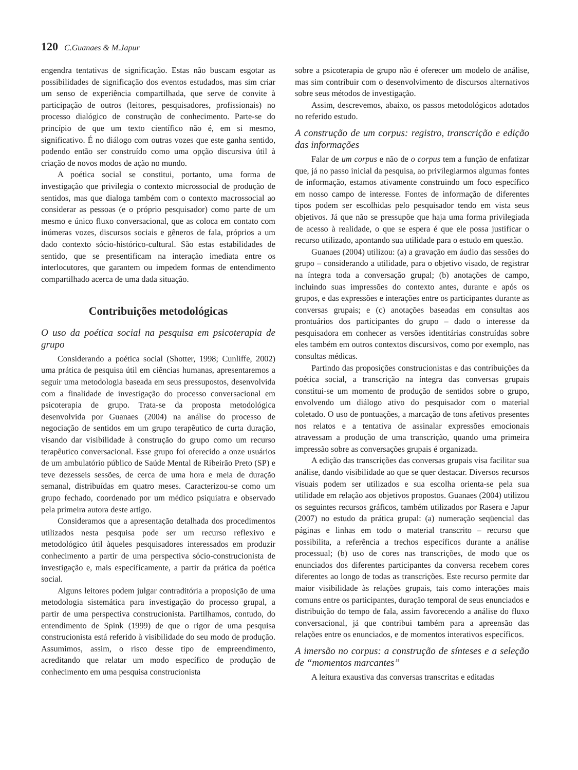120 C.Guanaes & M.Japur
engendra tentativas de significação. Estas não buscam esgotar as possibilidades de significação dos eventos estudados, mas sim criar um senso de experiência compartilhada, que serve de convite à participação de outros (leitores, pesquisadores, profissionais) no processo dialógico de construção de conhecimento. Parte-se do princípio de que um texto científico não é, em si mesmo, significativo. É no diálogo com outras vozes que este ganha sentido, podendo então ser construído como uma opção discursiva útil à criação de novos modos de ação no mundo.
A poética social se constitui, portanto, uma forma de investigação que privilegia o contexto microssocial de produção de sentidos, mas que dialoga também com o contexto macrossocial ao considerar as pessoas (e o próprio pesquisador) como parte de um mesmo e único fluxo conversacional, que as coloca em contato com inúmeras vozes, discursos sociais e gêneros de fala, próprios a um dado contexto sócio-histórico-cultural. São estas estabilidades de sentido, que se presentificam na interação imediata entre os interlocutores, que garantem ou impedem formas de entendimento compartilhado acerca de uma dada situação.
Contribuições metodológicas
O uso da poética social na pesquisa em psicoterapia de grupo
Considerando a poética social (Shotter, 1998; Cunliffe, 2002) uma prática de pesquisa útil em ciências humanas, apresentaremos a seguir uma metodologia baseada em seus pressupostos, desenvolvida com a finalidade de investigação do processo conversacional em psicoterapia de grupo. Trata-se da proposta metodológica desenvolvida por Guanaes (2004) na análise do processo de negociação de sentidos em um grupo terapêutico de curta duração, visando dar visibilidade à construção do grupo como um recurso terapêutico conversacional. Esse grupo foi oferecido a onze usuários de um ambulatório público de Saúde Mental de Ribeirão Preto (SP) e teve dezesseis sessões, de cerca de uma hora e meia de duração semanal, distribuídas em quatro meses. Caracterizou-se como um grupo fechado, coordenado por um médico psiquiatra e observado pela primeira autora deste artigo.
Consideramos que a apresentação detalhada dos procedimentos utilizados nesta pesquisa pode ser um recurso reflexivo e metodológico útil àqueles pesquisadores interessados em produzir conhecimento a partir de uma perspectiva sócio-construcionista de investigação e, mais especificamente, a partir da prática da poética social.
Alguns leitores podem julgar contraditória a proposição de uma metodologia sistemática para investigação do processo grupal, a partir de uma perspectiva construcionista. Partilhamos, contudo, do entendimento de Spink (1999) de que o rigor de uma pesquisa construcionista está referido à visibilidade do seu modo de produção. Assumimos, assim, o risco desse tipo de empreendimento, acreditando que relatar um modo específico de produção de conhecimento em uma pesquisa construcionista
sobre a psicoterapia de grupo não é oferecer um modelo de análise, mas sim contribuir com o desenvolvimento de discursos alternativos sobre seus métodos de investigação.
Assim, descrevemos, abaixo, os passos metodológicos adotados no referido estudo.
A construção de um corpus: registro, transcrição e edição das informações
Falar de um corpus e não de o corpus tem a função de enfatizar que, já no passo inicial da pesquisa, ao privilegiarmos algumas fontes de informação, estamos ativamente construindo um foco específico em nosso campo de interesse. Fontes de informação de diferentes tipos podem ser escolhidas pelo pesquisador tendo em vista seus objetivos. Já que não se pressupõe que haja uma forma privilegiada de acesso à realidade, o que se espera é que ele possa justificar o recurso utilizado, apontando sua utilidade para o estudo em questão.
Guanaes (2004) utilizou: (a) a gravação em áudio das sessões do grupo – considerando a utilidade, para o objetivo visado, de registrar na íntegra toda a conversação grupal; (b) anotações de campo, incluindo suas impressões do contexto antes, durante e após os grupos, e das expressões e interações entre os participantes durante as conversas grupais; e (c) anotações baseadas em consultas aos prontuários dos participantes do grupo – dado o interesse da pesquisadora em conhecer as versões identitárias construídas sobre eles também em outros contextos discursivos, como por exemplo, nas consultas médicas.
Partindo das proposições construcionistas e das contribuições da poética social, a transcrição na íntegra das conversas grupais constitui-se um momento de produção de sentidos sobre o grupo, envolvendo um diálogo ativo do pesquisador com o material coletado. O uso de pontuações, a marcação de tons afetivos presentes nos relatos e a tentativa de assinalar expressões emocionais atravessam a produção de uma transcrição, quando uma primeira impressão sobre as conversações grupais é organizada.
A edição das transcrições das conversas grupais visa facilitar sua análise, dando visibilidade ao que se quer destacar. Diversos recursos visuais podem ser utilizados e sua escolha orienta-se pela sua utilidade em relação aos objetivos propostos. Guanaes (2004) utilizou os seguintes recursos gráficos, também utilizados por Rasera e Japur (2007) no estudo da prática grupal: (a) numeração seqüencial das páginas e linhas em todo o material transcrito – recurso que possibilita, a referência a trechos específicos durante a análise processual; (b) uso de cores nas transcrições, de modo que os enunciados dos diferentes participantes da conversa recebem cores diferentes ao longo de todas as transcrições. Este recurso permite dar maior visibilidade às relações grupais, tais como interações mais comuns entre os participantes, duração temporal de seus enunciados e distribuição do tempo de fala, assim favorecendo a análise do fluxo conversacional, já que contribui também para a apreensão das relações entre os enunciados, e de momentos interativos específicos.
A imersão no corpus: a construção de sínteses e a seleção de “momentos marcantes”
A leitura exaustiva das conversas transcritas e editadas